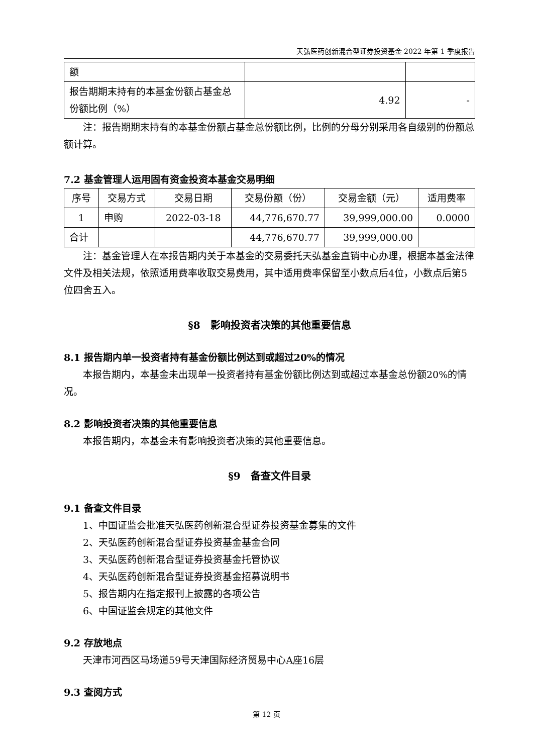天弘医药创新混合型证券投资基金 2022 年第 1 季度报告
| 额 | | |
| 报告期期末持有的本基金份额占基金总份额比例（%） | 4.92 | - |
注：报告期期末持有的本基金份额占基金总份额比例，比例的分母分别采用各自级别的份额总额计算。
7.2 基金管理人运用固有资金投资本基金交易明细
| 序号 | 交易方式 | 交易日期 | 交易份额（份） | 交易金额（元） | 适用费率 |
| --- | --- | --- | --- | --- | --- |
| 1 | 申购 | 2022-03-18 | 44,776,670.77 | 39,999,000.00 | 0.0000 |
| 合计 | | | 44,776,670.77 | 39,999,000.00 | |
注：基金管理人在本报告期内关于本基金的交易委托天弘基金直销中心办理，根据本基金法律文件及相关法规，依照适用费率收取交易费用，其中适用费率保留至小数点后4位，小数点后第5位四舍五入。
§8　影响投资者决策的其他重要信息
8.1 报告期内单一投资者持有基金份额比例达到或超过20%的情况
本报告期内，本基金未出现单一投资者持有基金份额比例达到或超过本基金总份额20%的情况。
8.2 影响投资者决策的其他重要信息
本报告期内，本基金未有影响投资者决策的其他重要信息。
§9　备查文件目录
9.1 备查文件目录
1、中国证监会批准天弘医药创新混合型证券投资基金募集的文件
2、天弘医药创新混合型证券投资基金基金合同
3、天弘医药创新混合型证券投资基金托管协议
4、天弘医药创新混合型证券投资基金招募说明书
5、报告期内在指定报刊上披露的各项公告
6、中国证监会规定的其他文件
9.2 存放地点
天津市河西区马场道59号天津国际经济贸易中心A座16层
9.3 查阅方式
第 12 页